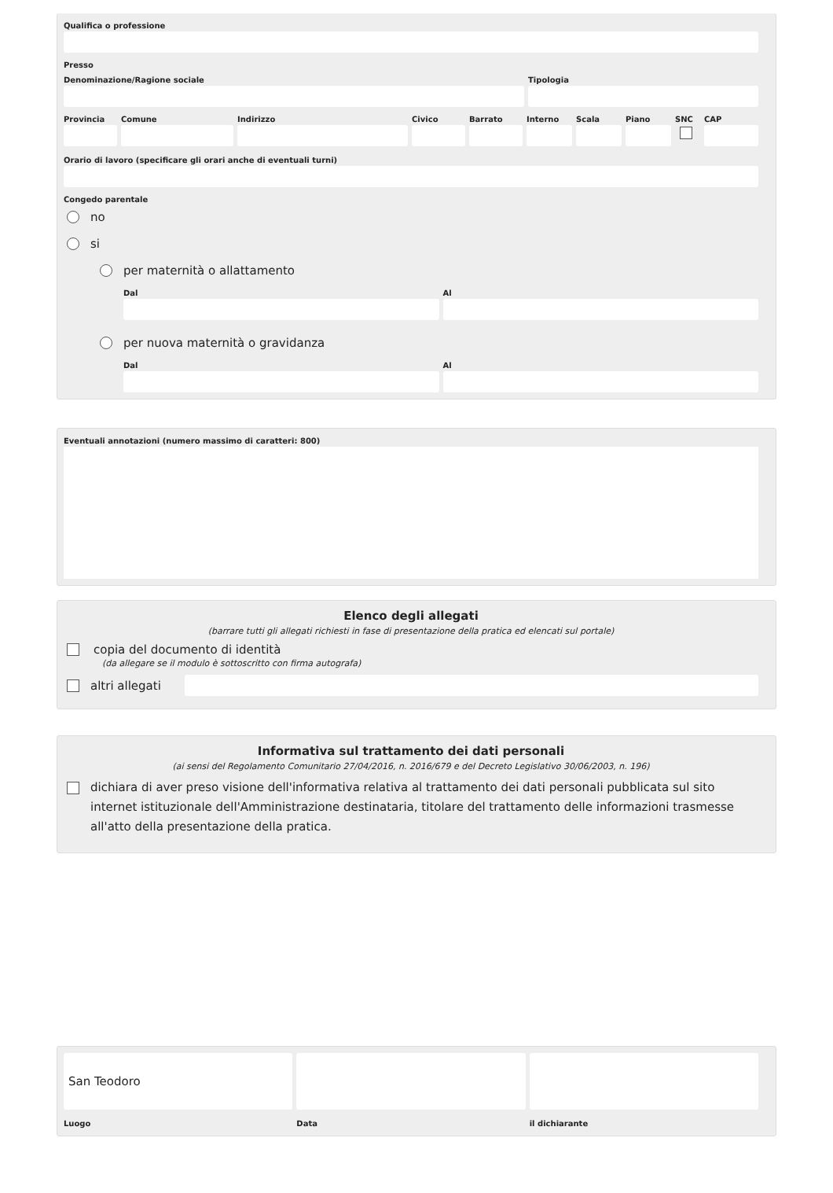Qualifica o professione
Presso
Denominazione/Ragione sociale Tipologia
Provincia
Comune Indirizzo Civico Barrato Interno
Scala Piano SNC CAP
Orario di lavoro (specificare gli orari anche di eventuali turni)
Congedo parentale
no
si
per maternità o allattamento
Dal Al
per nuova maternità o gravidanza
Dal Al
Eventuali annotazioni (numero massimo di caratteri: 800)
Elenco degli allegati
(barrare tutti gli allegati richiesti in fase di presentazione della pratica ed elencati sul portale)
copia del documento di identità
(da allegare se il modulo è sottoscritto con firma autografa)
altri allegati
Informativa sul trattamento dei dati personali
(ai sensi del Regolamento Comunitario 27/04/2016, n. 2016/679 e del Decreto Legislativo 30/06/2003, n. 196)
dichiara di aver preso visione dell'informativa relativa al trattamento dei dati personali pubblicata sul sito internet istituzionale dell'Amministrazione destinataria, titolare del trattamento delle informazioni trasmesse all'atto della presentazione della pratica.
San Teodoro
Luogo
Data il dichiarante